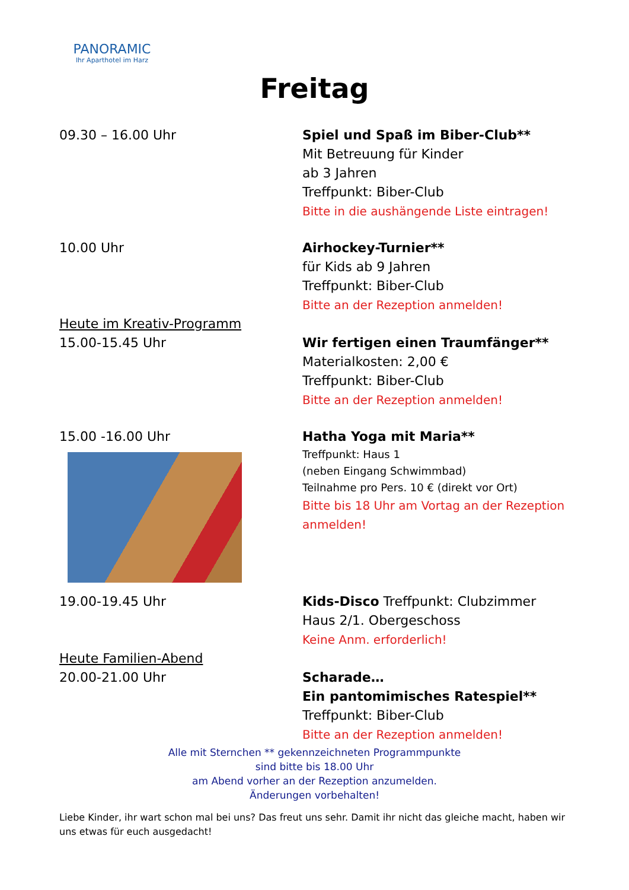PANORAMIC
Ihr Aparthotel im Harz
Freitag
09.30 – 16.00 Uhr Spiel und Spaß im Biber-Club**
Mit Betreuung für Kinder
ab 3 Jahren
Treffpunkt: Biber-Club
Bitte in die aushängende Liste eintragen!
10.00 Uhr
Heute im Kreativ-Programm
15.00-15.45 Uhr
Airhockey-Turnier**
für Kids ab 9 Jahren
Treffpunkt: Biber-Club
Bitte an der Rezeption anmelden!
Wir fertigen einen Traumfänger**
Materialkosten: 2,00 €
Treffpunkt: Biber-Club
Bitte an der Rezeption anmelden!
15.00 -16.00 Uhr Hatha Yoga mit Maria**
Treffpunkt: Haus 1
(neben Eingang Schwimmbad)
Teilnahme pro Pers. 10 € (direkt vor Ort)
Bitte bis 18 Uhr am Vortag an der Rezeption anmelden!
19.00-19.45 Uhr
Heute Familien-Abend
20.00-21.00 Uhr
Kids-Disco Treffpunkt: Clubzimmer
Haus 2/1. Obergeschoss
Keine Anm. erforderlich!
Scharade…
Ein pantomimisches Ratespiel**
Treffpunkt: Biber-Club
Bitte an der Rezeption anmelden!
Alle mit Sternchen ** gekennzeichneten Programmpunkte
sind bitte bis 18.00 Uhr
am Abend vorher an der Rezeption anzumelden.
Änderungen vorbehalten!
Liebe Kinder, ihr wart schon mal bei uns? Das freut uns sehr. Damit ihr nicht das gleiche macht, haben wir uns etwas für euch ausgedacht!